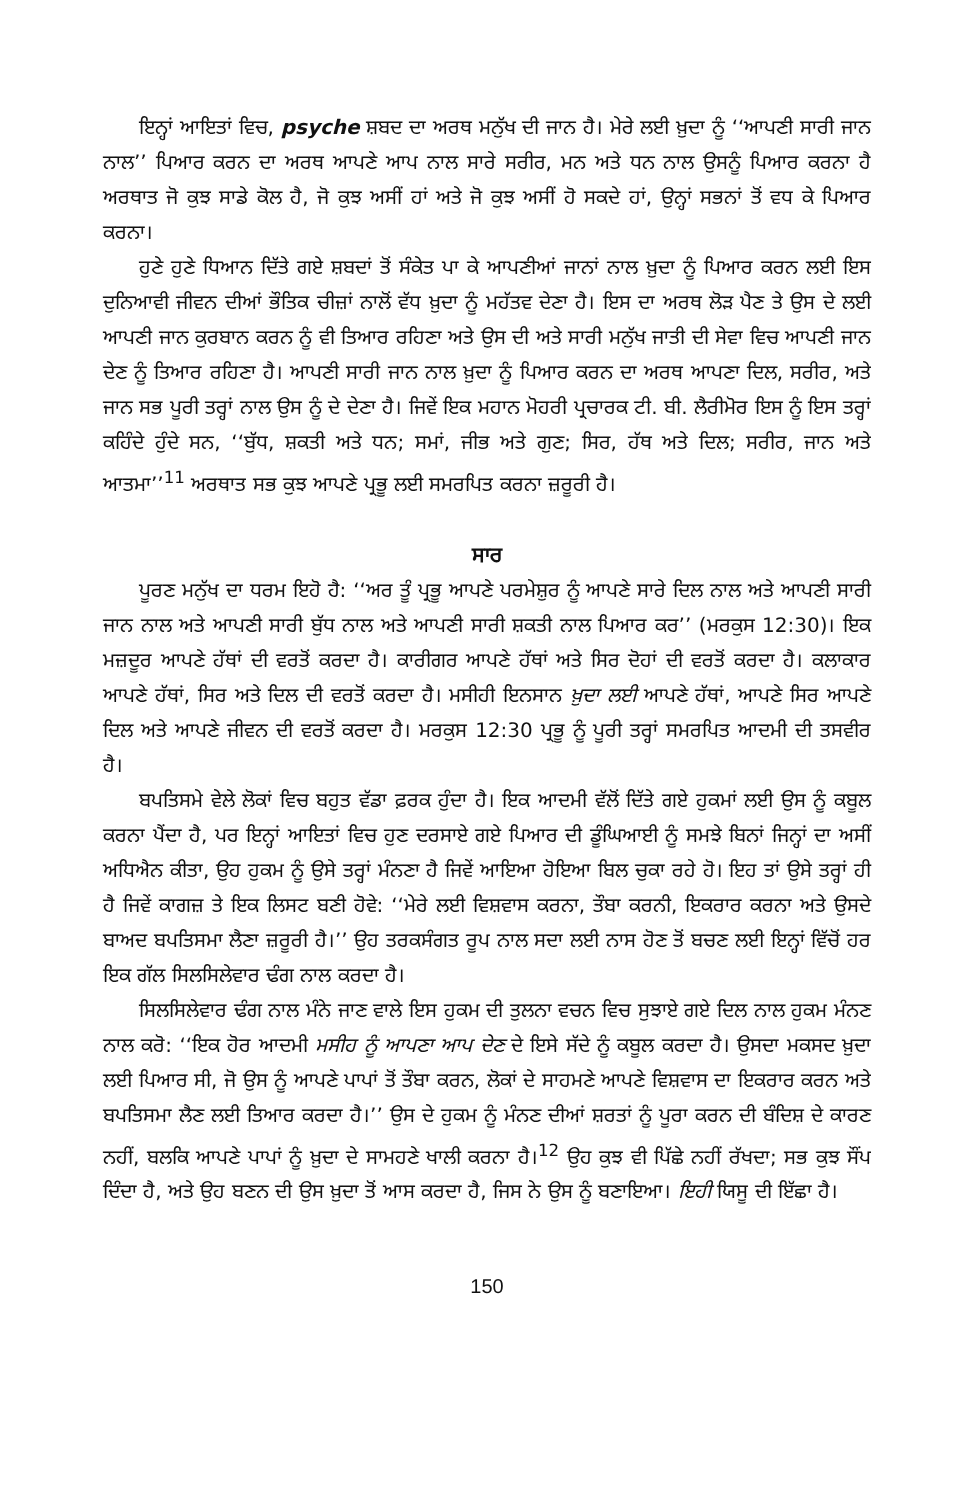ਇਨ੍ਹਾਂ ਆਇਤਾਂ ਵਿਚ, psyche ਸ਼ਬਦ ਦਾ ਅਰਥ ਮਨੁੱਖ ਦੀ ਜਾਨ ਹੈ। ਮੇਰੇ ਲਈ ਖ਼ੁਦਾ ਨੂੰ ‘‘ਆਪਣੀ ਸਾਰੀ ਜਾਨ ਨਾਲ’’ ਪਿਆਰ ਕਰਨ ਦਾ ਅਰਥ ਆਪਣੇ ਆਪ ਨਾਲ ਸਾਰੇ ਸਰੀਰ, ਮਨ ਅਤੇ ਧਨ ਨਾਲ ਉਸਨੂੰ ਪਿਆਰ ਕਰਨਾ ਹੈ ਅਰਥਾਤ ਜੋ ਕੁਝ ਸਾਡੇ ਕੋਲ ਹੈ, ਜੋ ਕੁਝ ਅਸੀਂ ਹਾਂ ਅਤੇ ਜੋ ਕੁਝ ਅਸੀਂ ਹੋ ਸਕਦੇ ਹਾਂ, ਉਨ੍ਹਾਂ ਸਭਨਾਂ ਤੋਂ ਵਧ ਕੇ ਪਿਆਰ ਕਰਨਾ।
ਹੁਣੇ ਹੁਣੇ ਧਿਆਨ ਦਿੱਤੇ ਗਏ ਸ਼ਬਦਾਂ ਤੋਂ ਸੰਕੇਤ ਪਾ ਕੇ ਆਪਣੀਆਂ ਜਾਨਾਂ ਨਾਲ ਖ਼ੁਦਾ ਨੂੰ ਪਿਆਰ ਕਰਨ ਲਈ ਇਸ ਦੁਨਿਆਵੀ ਜੀਵਨ ਦੀਆਂ ਭੌਤਿਕ ਚੀਜ਼ਾਂ ਨਾਲੋਂ ਵੱਧ ਖ਼ੁਦਾ ਨੂੰ ਮਹੱਤਵ ਦੇਣਾ ਹੈ। ਇਸ ਦਾ ਅਰਥ ਲੋੜ ਪੈਣ ਤੇ ਉਸ ਦੇ ਲਈ ਆਪਣੀ ਜਾਨ ਕੁਰਬਾਨ ਕਰਨ ਨੂੰ ਵੀ ਤਿਆਰ ਰਹਿਣਾ ਅਤੇ ਉਸ ਦੀ ਅਤੇ ਸਾਰੀ ਮਨੁੱਖ ਜਾਤੀ ਦੀ ਸੇਵਾ ਵਿਚ ਆਪਣੀ ਜਾਨ ਦੇਣ ਨੂੰ ਤਿਆਰ ਰਹਿਣਾ ਹੈ। ਆਪਣੀ ਸਾਰੀ ਜਾਨ ਨਾਲ ਖ਼ੁਦਾ ਨੂੰ ਪਿਆਰ ਕਰਨ ਦਾ ਅਰਥ ਆਪਣਾ ਦਿਲ, ਸਰੀਰ, ਅਤੇ ਜਾਨ ਸਭ ਪੂਰੀ ਤਰ੍ਹਾਂ ਨਾਲ ਉਸ ਨੂੰ ਦੇ ਦੇਣਾ ਹੈ। ਜਿਵੇਂ ਇਕ ਮਹਾਨ ਮੋਹਰੀ ਪ੍ਰਚਾਰਕ ਟੀ. ਬੀ. ਲੈਰੀਮੋਰ ਇਸ ਨੂੰ ਇਸ ਤਰ੍ਹਾਂ ਕਹਿੰਦੇ ਹੁੰਦੇ ਸਨ, ‘‘ਬੁੱਧ, ਸ਼ਕਤੀ ਅਤੇ ਧਨ; ਸਮਾਂ, ਜੀਭ ਅਤੇ ਗੁਣ; ਸਿਰ, ਹੱਥ ਅਤੇ ਦਿਲ; ਸਰੀਰ, ਜਾਨ ਅਤੇ ਆਤਮਾ’’<sup>11</sup> ਅਰਥਾਤ ਸਭ ਕੁਝ ਆਪਣੇ ਪ੍ਰਭੂ ਲਈ ਸਮਰਪਿਤ ਕਰਨਾ ਜ਼ਰੂਰੀ ਹੈ।
ਸਾਰ
ਪੂਰਣ ਮਨੁੱਖ ਦਾ ਧਰਮ ਇਹੋ ਹੈ: ‘‘ਅਰ ਤੂੰ ਪ੍ਰਭੂ ਆਪਣੇ ਪਰਮੇਸ਼ੁਰ ਨੂੰ ਆਪਣੇ ਸਾਰੇ ਦਿਲ ਨਾਲ ਅਤੇ ਆਪਣੀ ਸਾਰੀ ਜਾਨ ਨਾਲ ਅਤੇ ਆਪਣੀ ਸਾਰੀ ਬੁੱਧ ਨਾਲ ਅਤੇ ਆਪਣੀ ਸਾਰੀ ਸ਼ਕਤੀ ਨਾਲ ਪਿਆਰ ਕਰ’’ (ਮਰਕੁਸ 12:30)। ਇਕ ਮਜ਼ਦੂਰ ਆਪਣੇ ਹੱਥਾਂ ਦੀ ਵਰਤੋਂ ਕਰਦਾ ਹੈ। ਕਾਰੀਗਰ ਆਪਣੇ ਹੱਥਾਂ ਅਤੇ ਸਿਰ ਦੋਹਾਂ ਦੀ ਵਰਤੋਂ ਕਰਦਾ ਹੈ। ਕਲਾਕਾਰ ਆਪਣੇ ਹੱਥਾਂ, ਸਿਰ ਅਤੇ ਦਿਲ ਦੀ ਵਰਤੋਂ ਕਰਦਾ ਹੈ। ਮਸੀਹੀ ਇਨਸਾਨ ਖ਼ੁਦਾ ਲਈ ਆਪਣੇ ਹੱਥਾਂ, ਆਪਣੇ ਸਿਰ ਆਪਣੇ ਦਿਲ ਅਤੇ ਆਪਣੇ ਜੀਵਨ ਦੀ ਵਰਤੋਂ ਕਰਦਾ ਹੈ। ਮਰਕੁਸ 12:30 ਪ੍ਰਭੂ ਨੂੰ ਪੂਰੀ ਤਰ੍ਹਾਂ ਸਮਰਪਿਤ ਆਦਮੀ ਦੀ ਤਸਵੀਰ ਹੈ।
ਬਪਤਿਸਮੇ ਵੇਲੇ ਲੋਕਾਂ ਵਿਚ ਬਹੁਤ ਵੱਡਾ ਫ਼ਰਕ ਹੁੰਦਾ ਹੈ। ਇਕ ਆਦਮੀ ਵੱਲੋਂ ਦਿੱਤੇ ਗਏ ਹੁਕਮਾਂ ਲਈ ਉਸ ਨੂੰ ਕਬੂਲ ਕਰਨਾ ਪੈਂਦਾ ਹੈ, ਪਰ ਇਨ੍ਹਾਂ ਆਇਤਾਂ ਵਿਚ ਹੁਣ ਦਰਸਾਏ ਗਏ ਪਿਆਰ ਦੀ ਡੂੰਘਿਆਈ ਨੂੰ ਸਮਝੇ ਬਿਨਾਂ ਜਿਨ੍ਹਾਂ ਦਾ ਅਸੀਂ ਅਧਿਐਨ ਕੀਤਾ, ਉਹ ਹੁਕਮ ਨੂੰ ਉਸੇ ਤਰ੍ਹਾਂ ਮੰਨਣਾ ਹੈ ਜਿਵੇਂ ਆਇਆ ਹੋਇਆ ਬਿਲ ਚੁਕਾ ਰਹੇ ਹੋ। ਇਹ ਤਾਂ ਉਸੇ ਤਰ੍ਹਾਂ ਹੀ ਹੈ ਜਿਵੇਂ ਕਾਗਜ਼ ਤੇ ਇਕ ਲਿਸਟ ਬਣੀ ਹੋਵੇ: ‘‘ਮੇਰੇ ਲਈ ਵਿਸ਼ਵਾਸ ਕਰਨਾ, ਤੌਬਾ ਕਰਨੀ, ਇਕਰਾਰ ਕਰਨਾ ਅਤੇ ਉਸਦੇ ਬਾਅਦ ਬਪਤਿਸਮਾ ਲੈਣਾ ਜ਼ਰੂਰੀ ਹੈ।’’ ਉਹ ਤਰਕਸੰਗਤ ਰੂਪ ਨਾਲ ਸਦਾ ਲਈ ਨਾਸ ਹੋਣ ਤੋਂ ਬਚਣ ਲਈ ਇਨ੍ਹਾਂ ਵਿੱਚੋਂ ਹਰ ਇਕ ਗੱਲ ਸਿਲਸਿਲੇਵਾਰ ਢੰਗ ਨਾਲ ਕਰਦਾ ਹੈ।
ਸਿਲਸਿਲੇਵਾਰ ਢੰਗ ਨਾਲ ਮੰਨੇ ਜਾਣ ਵਾਲੇ ਇਸ ਹੁਕਮ ਦੀ ਤੁਲਨਾ ਵਚਨ ਵਿਚ ਸੁਝਾਏ ਗਏ ਦਿਲ ਨਾਲ ਹੁਕਮ ਮੰਨਣ ਨਾਲ ਕਰੋ: ‘‘ਇਕ ਹੋਰ ਆਦਮੀ ਮਸੀਹ ਨੂੰ ਆਪਣਾ ਆਪ ਦੇਣ ਦੇ ਇਸੇ ਸੱਦੇ ਨੂੰ ਕਬੂਲ ਕਰਦਾ ਹੈ। ਉਸਦਾ ਮਕਸਦ ਖ਼ੁਦਾ ਲਈ ਪਿਆਰ ਸੀ, ਜੋ ਉਸ ਨੂੰ ਆਪਣੇ ਪਾਪਾਂ ਤੋਂ ਤੌਬਾ ਕਰਨ, ਲੋਕਾਂ ਦੇ ਸਾਹਮਣੇ ਆਪਣੇ ਵਿਸ਼ਵਾਸ ਦਾ ਇਕਰਾਰ ਕਰਨ ਅਤੇ ਬਪਤਿਸਮਾ ਲੈਣ ਲਈ ਤਿਆਰ ਕਰਦਾ ਹੈ।’’ ਉਸ ਦੇ ਹੁਕਮ ਨੂੰ ਮੰਨਣ ਦੀਆਂ ਸ਼ਰਤਾਂ ਨੂੰ ਪੂਰਾ ਕਰਨ ਦੀ ਬੰਦਿਸ਼ ਦੇ ਕਾਰਣ ਨਹੀਂ, ਬਲਕਿ ਆਪਣੇ ਪਾਪਾਂ ਨੂੰ ਖ਼ੁਦਾ ਦੇ ਸਾਮਹਣੇ ਖਾਲੀ ਕਰਨਾ ਹੈ।<sup>12</sup> ਉਹ ਕੁਝ ਵੀ ਪਿੱਛੇ ਨਹੀਂ ਰੱਖਦਾ; ਸਭ ਕੁਝ ਸੌਂਪ ਦਿੰਦਾ ਹੈ, ਅਤੇ ਉਹ ਬਣਨ ਦੀ ਉਸ ਖ਼ੁਦਾ ਤੋਂ ਆਸ ਕਰਦਾ ਹੈ, ਜਿਸ ਨੇ ਉਸ ਨੂੰ ਬਣਾਇਆ। ਇਹੀ ਯਿਸੂ ਦੀ ਇੱਛਾ ਹੈ।
150